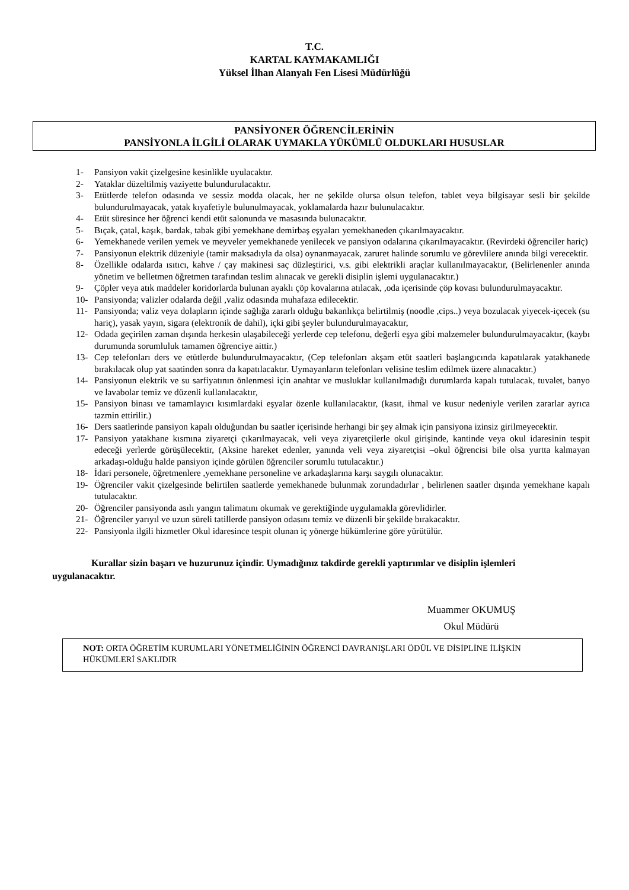T.C.
KARTAL KAYMAKAMLIĞI
Yüksel İlhan Alanyalı Fen Lisesi Müdürlüğü
PANSİYONER ÖĞRENCİLERİNİN
PANSİYONLA İLGİLİ OLARAK UYMAKLA YÜKÜMLÜ OLDUKLARI HUSUSLAR
1- Pansiyon vakit çizelgesine kesinlikle uyulacaktır.
2- Yataklar düzeltilmiş vaziyette bulundurulacaktır.
3- Etütlerde telefon odasında ve sessiz modda olacak, her ne şekilde olursa olsun telefon, tablet veya bilgisayar sesli bir şekilde bulundurulmayacak, yatak kıyafetiyle bulunulmayacak, yoklamalarda hazır bulunulacaktır.
4- Etüt süresince her öğrenci kendi etüt salonunda ve masasında bulunacaktır.
5- Bıçak, çatal, kaşık, bardak, tabak gibi yemekhane demirbaş eşyaları yemekhaneden çıkarılmayacaktır.
6- Yemekhanede verilen yemek ve meyveler yemekhanede yenilecek ve pansiyon odalarına çıkarılmayacaktır. (Revirdeki öğrenciler hariç)
7- Pansiyonun elektrik düzeniyle (tamir maksadıyla da olsa) oynanmayacak, zaruret halinde sorumlu ve görevlilere anında bilgi verecektir.
8- Özellikle odalarda ısıtıcı, kahve / çay makinesi saç düzleştirici, v.s. gibi elektrikli araçlar kullanılmayacaktır, (Belirlenenler anında yönetim ve belletmen öğretmen tarafından teslim alınacak ve gerekli disiplin işlemi uygulanacaktır.)
9- Çöpler veya atık maddeler koridorlarda bulunan ayaklı çöp kovalarına atılacak, ,oda içerisinde çöp kovası bulundurulmayacaktır.
10- Pansiyonda; valizler odalarda değil ,valiz odasında muhafaza edilecektir.
11- Pansiyonda; valiz veya dolapların içinde sağlığa zararlı olduğu bakanlıkça belirtilmiş (noodle ,cips..) veya bozulacak yiyecek-içecek (su hariç), yasak yayın, sigara (elektronik de dahil), içki gibi şeyler bulundurulmayacaktır,
12- Odada geçirilen zaman dışında herkesin ulaşabileceği yerlerde cep telefonu, değerli eşya gibi malzemeler bulundurulmayacaktır, (kaybı durumunda sorumluluk tamamen öğrenciye aittir.)
13- Cep telefonları ders ve etütlerde bulundurulmayacaktır, (Cep telefonları akşam etüt saatleri başlangıcında kapatılarak yatakhanede bırakılacak olup yat saatinden sonra da kapatılacaktır. Uymayanların telefonları velisine teslim edilmek üzere alınacaktır.)
14- Pansiyonun elektrik ve su sarfiyatının önlenmesi için anahtar ve musluklar kullanılmadığı durumlarda kapalı tutulacak, tuvalet, banyo ve lavabolar temiz ve düzenli kullanılacaktır,
15- Pansiyon binası ve tamamlayıcı kısımlardaki eşyalar özenle kullanılacaktır, (kasıt, ihmal ve kusur nedeniyle verilen zararlar ayrıca tazmin ettirilir.)
16- Ders saatlerinde pansiyon kapalı olduğundan bu saatler içerisinde herhangi bir şey almak için pansiyona izinsiz girilmeyecektir.
17- Pansiyon yatakhane kısmına ziyaretçi çıkarılmayacak, veli veya ziyaretçilerle okul girişinde, kantinde veya okul idaresinin tespit edeceği yerlerde görüşülecektir, (Aksine hareket edenler, yanında veli veya ziyaretçisi –okul öğrencisi bile olsa yurtta kalmayan arkadaşı-olduğu halde pansiyon içinde görülen öğrenciler sorumlu tutulacaktır.)
18- İdari personele, öğretmenlere ,yemekhane personeline ve arkadaşlarına karşı saygılı olunacaktır.
19- Öğrenciler vakit çizelgesinde belirtilen saatlerde yemekhanede bulunmak zorundadırlar , belirlenen saatler dışında yemekhane kapalı tutulacaktır.
20- Öğrenciler pansiyonda asılı yangın talimatını okumak ve gerektiğinde uygulamakla görevlidirler.
21- Öğrenciler yarıyıl ve uzun süreli tatillerde pansiyon odasını temiz ve düzenli bir şekilde bırakacaktır.
22- Pansiyonla ilgili hizmetler Okul idaresince tespit olunan iç yönerge hükümlerine göre yürütülür.
Kurallar sizin başarı ve huzurunuz içindir. Uymadığınız takdirde gerekli yaptırımlar ve disiplin işlemleri uygulanacaktır.
Muammer OKUMUŞ
Okul Müdürü
NOT: ORTA ÖĞRETİM KURUMLARI YÖNETMELİĞİNİN ÖĞRENCİ DAVRANIŞLARI ÖDÜL VE DİSİPLİNE İLİŞKİN HÜKÜMLERİ SAKLIDIR